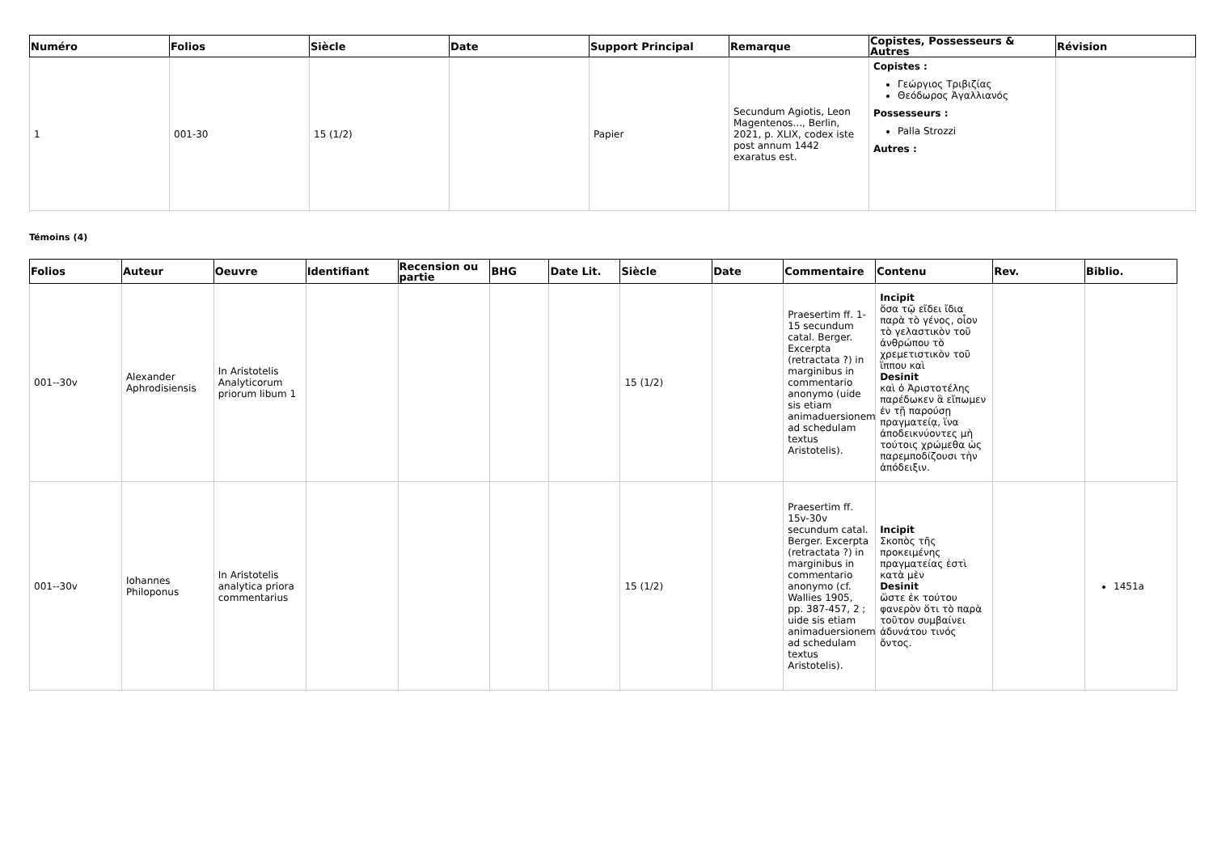| Numéro | Folios | Siècle | Date | Support Principal | Remarque | Copistes, Possesseurs & Autres | Révision |
| --- | --- | --- | --- | --- | --- | --- | --- |
| 1 | 001-30 | 15 (1/2) | | Papier | Secundum Agiotis, Leon Magentenos..., Berlin, 2021, p. XLIX, codex iste post annum 1442 exaratus est. | Copistes : Γεώργιος Τριβιζίας Θεόδωρος Ἀγαλλιανός Possesseurs : Palla Strozzi Autres : | |
Témoins (4)
| Folios | Auteur | Oeuvre | Identifiant | Recension ou partie | BHG | Date Lit. | Siècle | Date | Commentaire | Contenu | Rev. | Biblio. |
| --- | --- | --- | --- | --- | --- | --- | --- | --- | --- | --- | --- | --- |
| 001--30v | Alexander Aphrodisiensis | In Aristotelis Analyticorum priorum libum 1 | | | | | 15 (1/2) | | Praesertim ff. 1-15 secundum catal. Berger. Excerpta (retractata ?) in marginibus in commentario anonymo (uide sis etiam animaduersionem ad schedulam textus Aristotelis). | Incipit ὅσα τῷ εἴδει ἴδια παρὰ τὸ γένος, οἷον τὸ γελαστικὸν τοῦ ἀνθρώπου τὸ χρεμετιστικὸν τοῦ ἵππου καὶ Desinit καὶ ὁ Ἀριστοτέλης παρέδωκεν ἃ εἴπωμεν ἐν τῇ παρούσῃ πραγματείᾳ, ἵνα ἀποδεικνύοντες μὴ τούτοις χρώμεθα ὡς παρεμποδίζουσι τὴν ἀπόδειξιν. | | |
| 001--30v | Iohannes Philoponus | In Aristotelis analytica priora commentarius | | | | | 15 (1/2) | | Praesertim ff. 15v-30v secundum catal. Berger. Excerpta (retractata ?) in marginibus in commentario anonymo (cf. Wallies 1905, pp. 387-457, 2 ; uide sis etiam animaduersionem ad schedulam textus Aristotelis). | Incipit Σκοπὸς τῆς προκειμένης πραγματείας ἐστὶ κατὰ μὲν Desinit ὥστε ἐκ τούτου φανερὸν ὅτι τὸ παρὰ τοῦτον συμβαίνει ἀδυνάτου τινός ὄντος. | | 1451a |